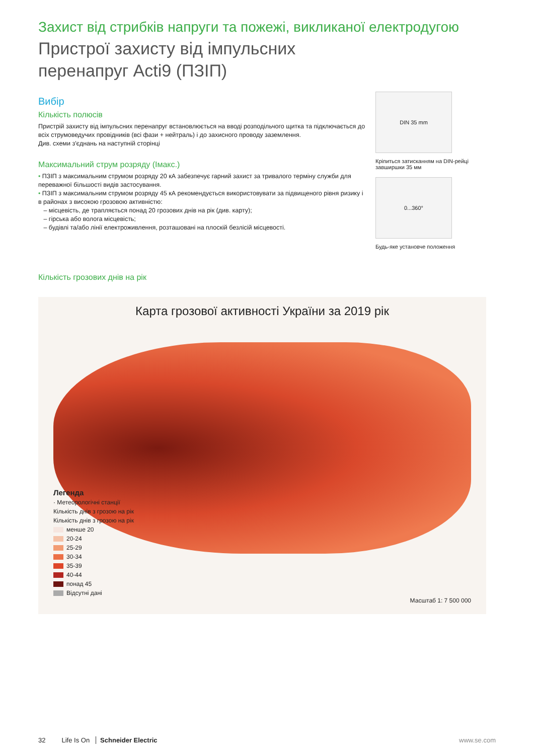Захист від стрибків напруги та пожежі, викликаної електродугою
Пристрої захисту від імпульсних
перенапруг Acti9 (ПЗІП)
Вибір
Кількість полюсів
Пристрій захисту від імпульсних перенапруг встановлюється на вводі розподільчого щитка та підключається до всіх струмоведучих провідників (всі фази + нейтраль) і до захисного проводу заземлення.
Див. схеми з'єднань на наступній сторінці
Максимальний струм розряду (Імакс.)
• ПЗІП з максимальним струмом розряду 20 кА забезпечує гарний захист за тривалого терміну служби для переважної більшості видів застосування.
• ПЗІП з максимальним струмом розряду 45 кА рекомендується використовувати за підвищеного рівня ризику і в районах з високою грозовою активністю:
– місцевість, де трапляється понад 20 грозових днів на рік (див. карту);
– гірська або волога місцевість;
– будівлі та/або лінії електроживлення, розташовані на плоскій безлісій місцевості.
DIN 35 mm
Кріпиться затисканням на DIN-рейці завширшки 35 мм
0...360°
Будь-яке установче положення
Кількість грозових днів на рік
Карта грозової активності України за 2019 рік
Легенда
· Метеорологічні станції
Кількість днів з грозою на рік
Кількість днів з грозою на рік
менше 20
20-24
25-29
30-34
35-39
40-44
понад 45
Відсутні дані
Масштаб 1: 7 500 000
32 Life Is On Schneider Electric www.se.com